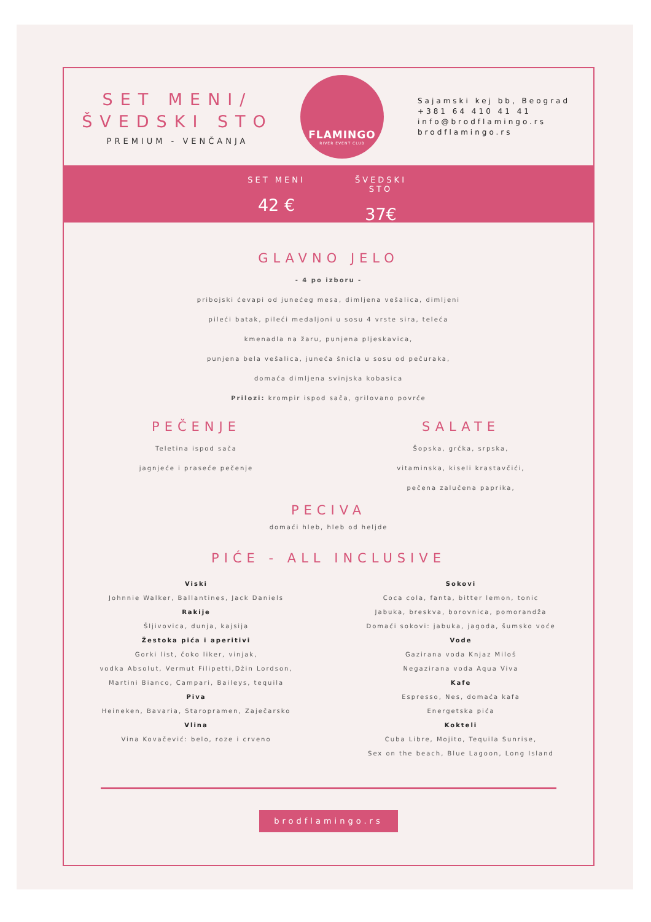SET MENI/
ŠVEDSKI STO
PREMIUM - VENČANJA
FLAMINGO
RIVER EVENT CLUB
Sajamski kej bb, Beograd
+381 64 410 41 41
info@brodflamingo.rs
brodflamingo.rs
SET MENI
42 €
ŠVEDSKI STO
37€
GLAVNO JELO
- 4 po izboru -
pribojski ćevapi od junećeg mesa, dimljena vešalica, dimljeni
pileći batak, pileći medaljoni u sosu 4 vrste sira, teleća
kmenadla na žaru, punjena pljeskavica,
punjena bela vešalica, juneća šnicla u sosu od pečuraka,
domaća dimljena svinjska kobasica
Prilozi: krompir ispod sača, grilovano povrće
PEČENJE
Teletina ispod sača
jagnjeće i praseće pečenje
SALATE
Šopska, grčka, srpska,
vitaminska, kiseli krastavčići,
pečena zalučena paprika,
PECIVA
domaći hleb, hleb od heljde
PIĆE - ALL INCLUSIVE
Viski
Johnnie Walker, Ballantines, Jack Daniels
Rakije
Šljivovica, dunja, kajsija
Žestoka pića i aperitivi
Gorki list, čoko liker, vinjak,
vodka Absolut, Vermut Filipetti,Džin Lordson,
Martini Bianco, Campari, Baileys, tequila
Piva
Heineken, Bavaria, Staropramen, Zaječarsko
Vlina
Vina Kovačević: belo, roze i crveno
Sokovi
Coca cola, fanta, bitter lemon, tonic
Jabuka, breskva, borovnica, pomorandža
Domaći sokovi: jabuka, jagoda, šumsko voće
Vode
Gazirana voda Knjaz Miloš
Negazirana voda Aqua Viva
Kafe
Espresso, Nes, domaća kafa
Energetska pića
Kokteli
Cuba Libre, Mojito, Tequila Sunrise,
Sex on the beach, Blue Lagoon, Long Island
brodflamingo.rs